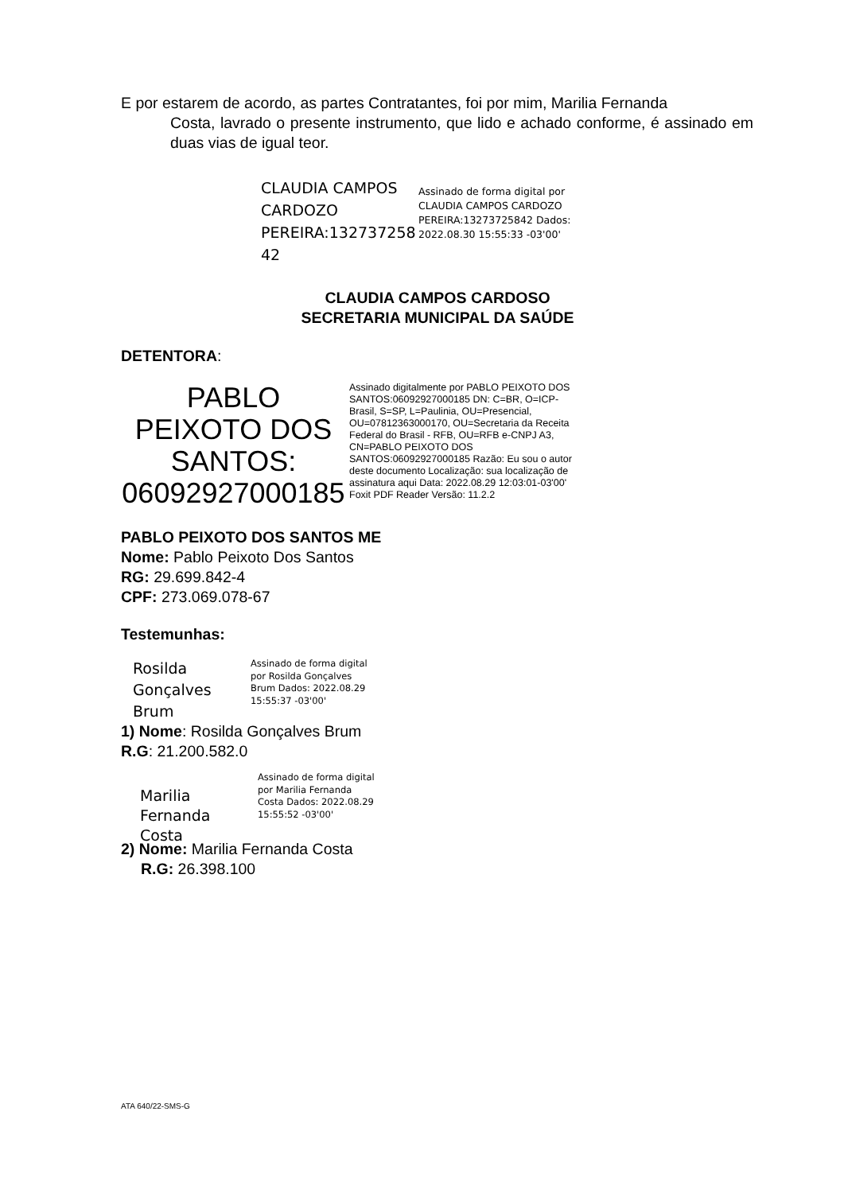E por estarem de acordo, as partes Contratantes, foi por mim, Marilia Fernanda
Costa, lavrado o presente instrumento, que lido e achado conforme, é assinado em duas vias de igual teor.
CLAUDIA CAMPOS CARDOZO PEREIRA:132737258 42
Assinado de forma digital por CLAUDIA CAMPOS CARDOZO PEREIRA:13273725842 Dados: 2022.08.30 15:55:33 -03'00'
CLAUDIA CAMPOS CARDOSO
SECRETARIA MUNICIPAL DA SAÚDE
DETENTORA:
PABLO PEIXOTO DOS SANTOS: 06092927000185
Assinado digitalmente por PABLO PEIXOTO DOS SANTOS:06092927000185 DN: C=BR, O=ICP-Brasil, S=SP, L=Paulinia, OU=Presencial, OU=07812363000170, OU=Secretaria da Receita Federal do Brasil - RFB, OU=RFB e-CNPJ A3, CN=PABLO PEIXOTO DOS SANTOS:06092927000185 Razão: Eu sou o autor deste documento Localização: sua localização de assinatura aqui Data: 2022.08.29 12:03:01-03'00' Foxit PDF Reader Versão: 11.2.2
PABLO PEIXOTO DOS SANTOS ME
Nome: Pablo Peixoto Dos Santos
RG: 29.699.842-4
CPF: 273.069.078-67
Testemunhas:
Rosilda Gonçalves Brum
Assinado de forma digital por Rosilda Gonçalves Brum Dados: 2022.08.29 15:55:37 -03'00'
1) Nome: Rosilda Gonçalves Brum
R.G: 21.200.582.0
Marilia Fernanda Costa
Assinado de forma digital por Marilia Fernanda Costa Dados: 2022.08.29 15:55:52 -03'00'
2) Nome: Marilia Fernanda Costa
R.G: 26.398.100
ATA 640/22-SMS-G